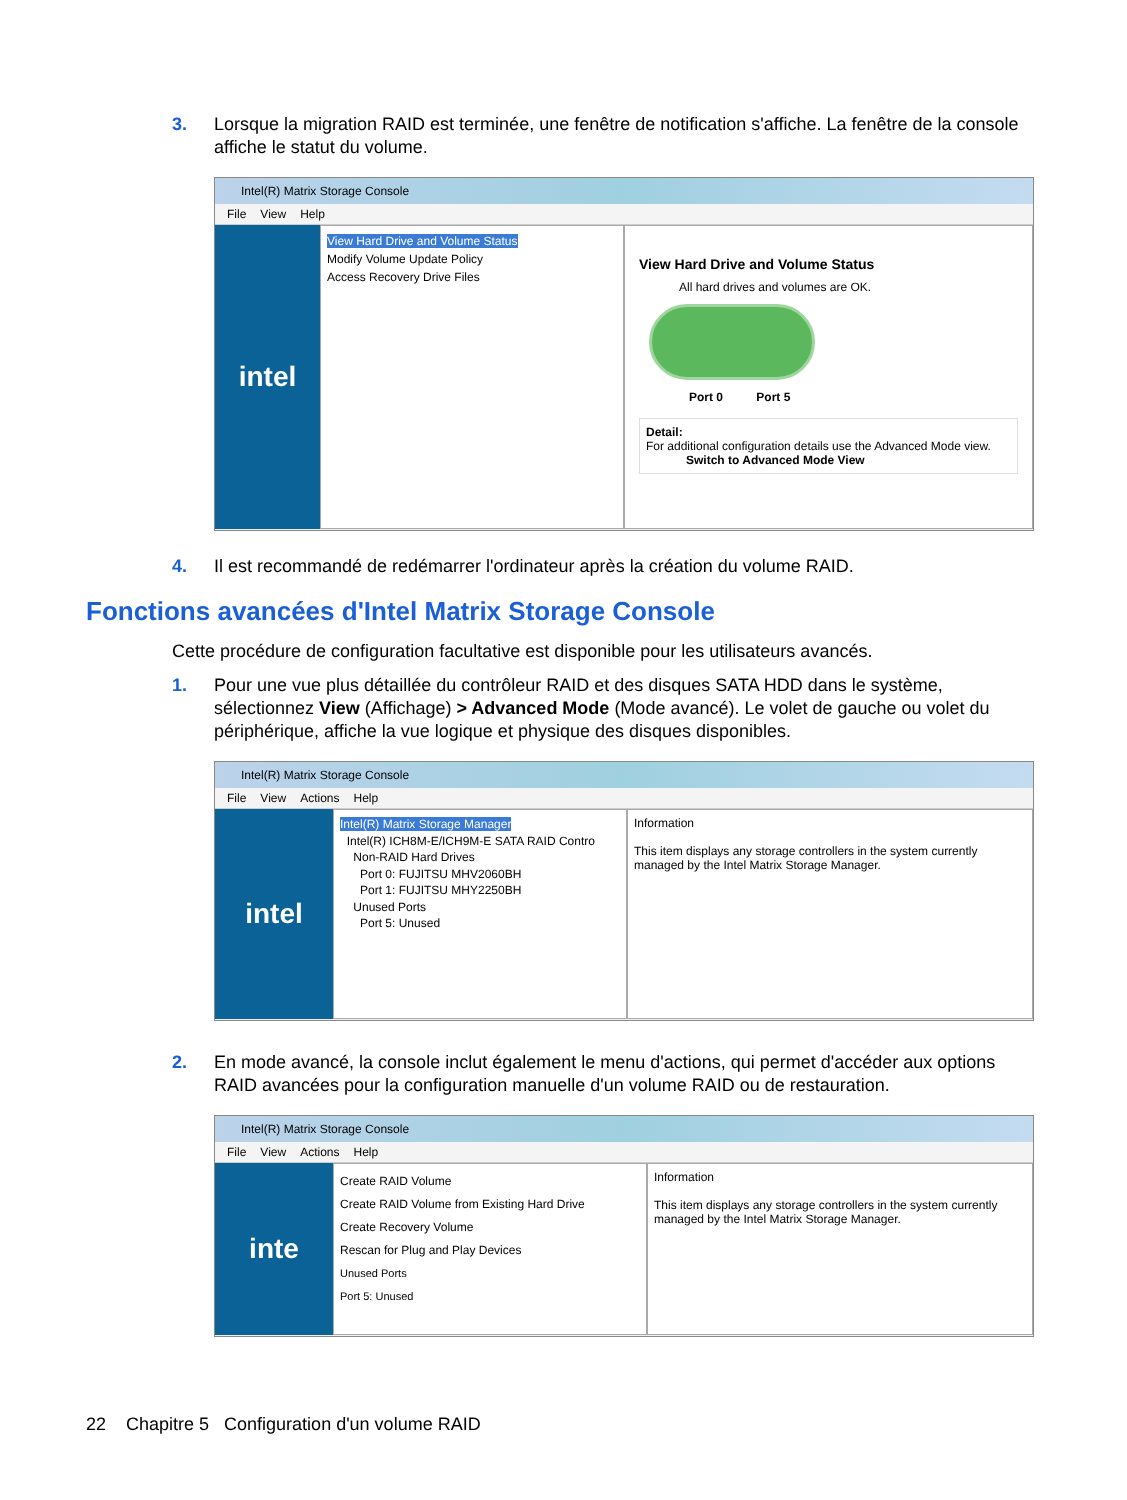3. Lorsque la migration RAID est terminée, une fenêtre de notification s'affiche. La fenêtre de la console affiche le statut du volume.
Intel(R) Matrix Storage Console
File View Help
intel
View Hard Drive and Volume Status
Modify Volume Update Policy
Access Recovery Drive Files
View Hard Drive and Volume Status
All hard drives and volumes are OK.
Port 0 Port 5
Detail:
For additional configuration details use the Advanced Mode view.
Switch to Advanced Mode View
4. Il est recommandé de redémarrer l'ordinateur après la création du volume RAID.
Fonctions avancées d'Intel Matrix Storage Console
Cette procédure de configuration facultative est disponible pour les utilisateurs avancés.
1. Pour une vue plus détaillée du contrôleur RAID et des disques SATA HDD dans le système, sélectionnez View (Affichage) > Advanced Mode (Mode avancé). Le volet de gauche ou volet du périphérique, affiche la vue logique et physique des disques disponibles.
Intel(R) Matrix Storage Console
File View Actions Help
intel
Intel(R) Matrix Storage Manager
Intel(R) ICH8M-E/ICH9M-E SATA RAID Contro
Non-RAID Hard Drives
Port 0: FUJITSU MHV2060BH
Port 1: FUJITSU MHY2250BH
Unused Ports
Port 5: Unused
Information
This item displays any storage controllers in the system currently managed by the Intel Matrix Storage Manager.
2. En mode avancé, la console inclut également le menu d'actions, qui permet d'accéder aux options RAID avancées pour la configuration manuelle d'un volume RAID ou de restauration.
Intel(R) Matrix Storage Console
File View Actions Help
inte
Create RAID Volume
Create RAID Volume from Existing Hard Drive
Create Recovery Volume
Rescan for Plug and Play Devices
Unused Ports
Port 5: Unused
Information
This item displays any storage controllers in the system currently managed by the Intel Matrix Storage Manager.
22 Chapitre 5 Configuration d'un volume RAID